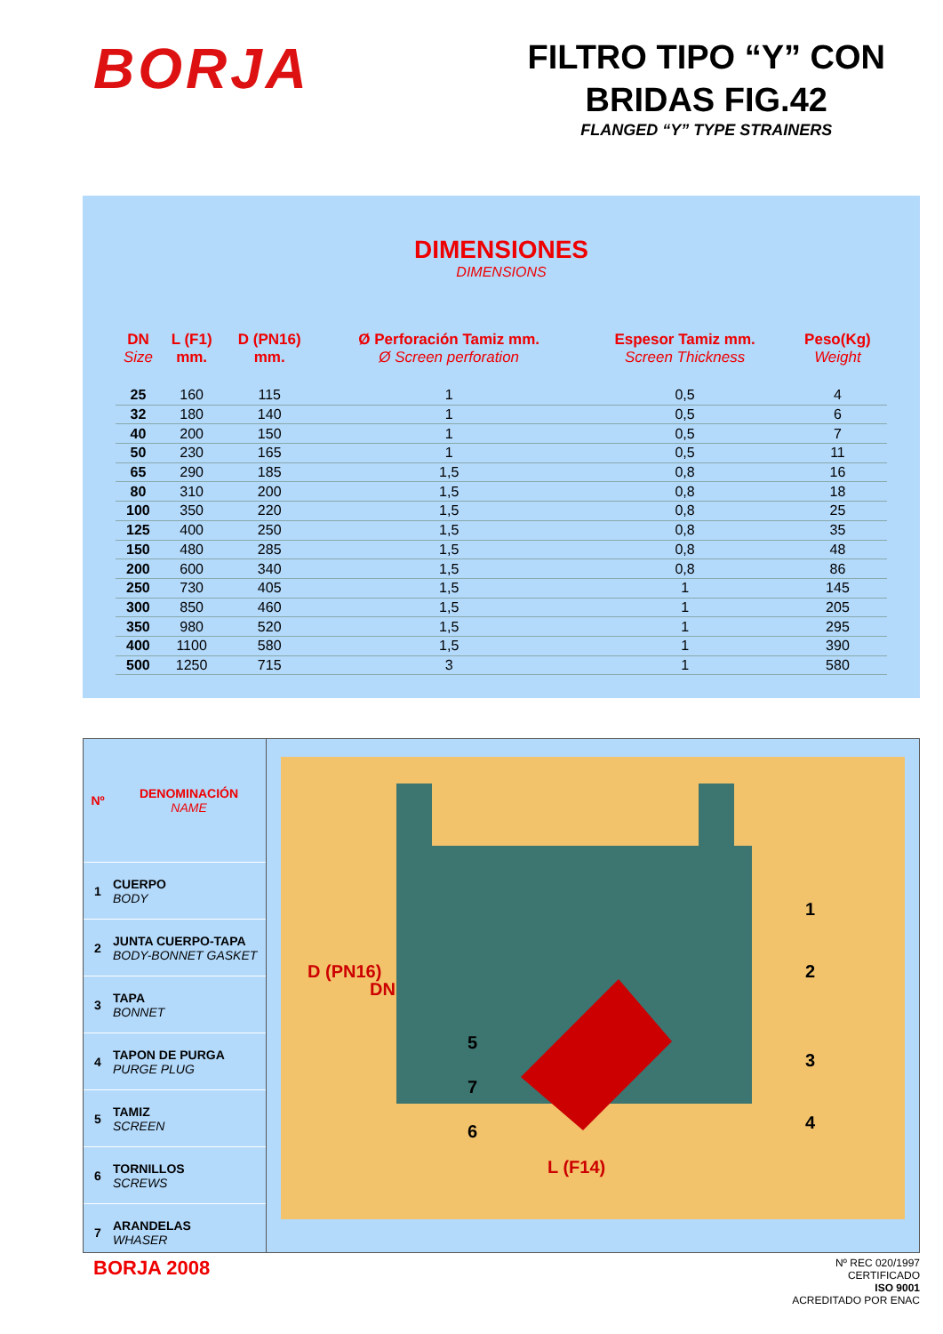BORJA
FILTRO TIPO “Y” CON
BRIDAS FIG.42
FLANGED “Y” TYPE STRAINERS
DIMENSIONES
DIMENSIONS
| DN Size | L (F1) mm. | D (PN16) mm. | Ø Perforación Tamiz mm. Ø Screen perforation | Espesor Tamiz mm. Screen Thickness | Peso(Kg) Weight |
| --- | --- | --- | --- | --- | --- |
| 25 | 160 | 115 | 1 | 0,5 | 4 |
| 32 | 180 | 140 | 1 | 0,5 | 6 |
| 40 | 200 | 150 | 1 | 0,5 | 7 |
| 50 | 230 | 165 | 1 | 0,5 | 11 |
| 65 | 290 | 185 | 1,5 | 0,8 | 16 |
| 80 | 310 | 200 | 1,5 | 0,8 | 18 |
| 100 | 350 | 220 | 1,5 | 0,8 | 25 |
| 125 | 400 | 250 | 1,5 | 0,8 | 35 |
| 150 | 480 | 285 | 1,5 | 0,8 | 48 |
| 200 | 600 | 340 | 1,5 | 0,8 | 86 |
| 250 | 730 | 405 | 1,5 | 1 | 145 |
| 300 | 850 | 460 | 1,5 | 1 | 205 |
| 350 | 980 | 520 | 1,5 | 1 | 295 |
| 400 | 1100 | 580 | 1,5 | 1 | 390 |
| 500 | 1250 | 715 | 3 | 1 | 580 |
| Nº | DENOMINACIÓN NAME |
| 1 | CUERPO BODY |
| 2 | JUNTA CUERPO-TAPA BODY-BONNET GASKET |
| 3 | TAPA BONNET |
| 4 | TAPON DE PURGA PURGE PLUG |
| 5 | TAMIZ SCREEN |
| 6 | TORNILLOS SCREWS |
| 7 | ARANDELAS WHASER |
D (PN16)
DN
L (F14)
1
2
3
4
5
7
6
BORJA 2008
Nº REC 020/1997
CERTIFICADO
ISO 9001
ACREDITADO POR ENAC